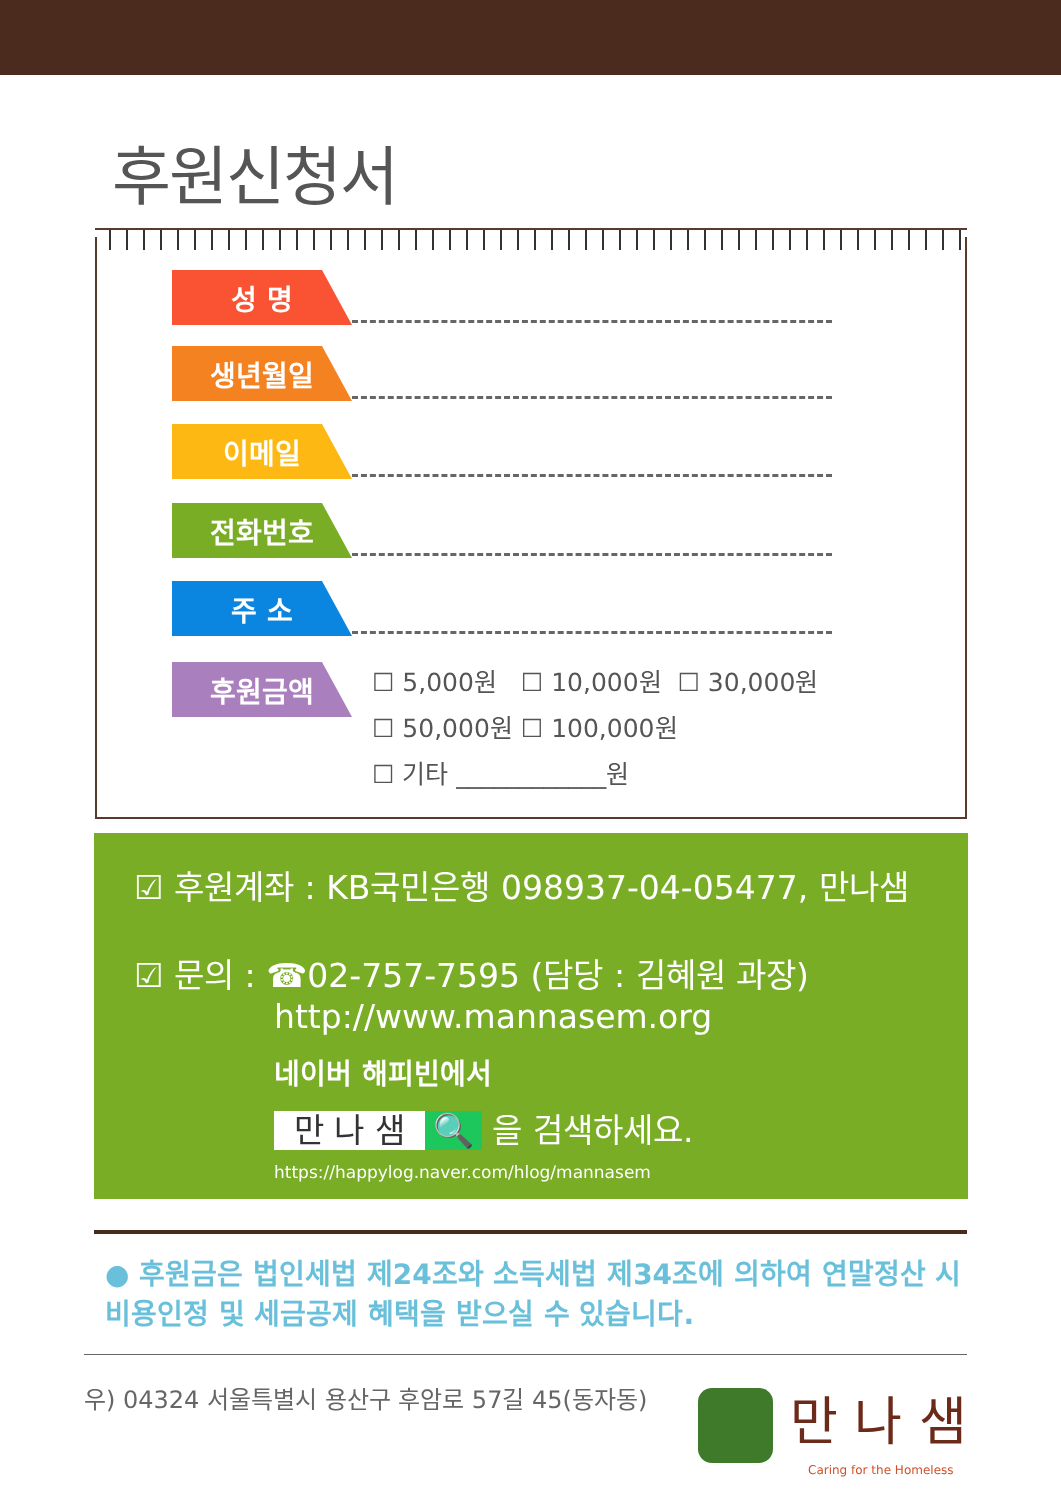후원신청서
성 명
생년월일
이메일
전화번호
주 소
후원금액
☐ 5,000원 ☐ 10,000원 ☐ 30,000원
☐ 50,000원 ☐ 100,000원
☐ 기타 ____________원
☑ 후원계좌 : KB국민은행 098937-04-05477, 만나샘
☑ 문의 : ☎02-757-7595 (담당 : 김혜원 과장)
http://www.mannasem.org
네이버 해피빈에서
만 나 샘 🔍 을 검색하세요.
https://happylog.naver.com/hlog/mannasem
● 후원금은 법인세법 제24조와 소득세법 제34조에 의하여 연말정산 시 비용인정 및 세금공제 혜택을 받으실 수 있습니다.
우) 04324 서울특별시 용산구 후암로 57길 45(동자동)
만 나 샘
Caring for the Homeless